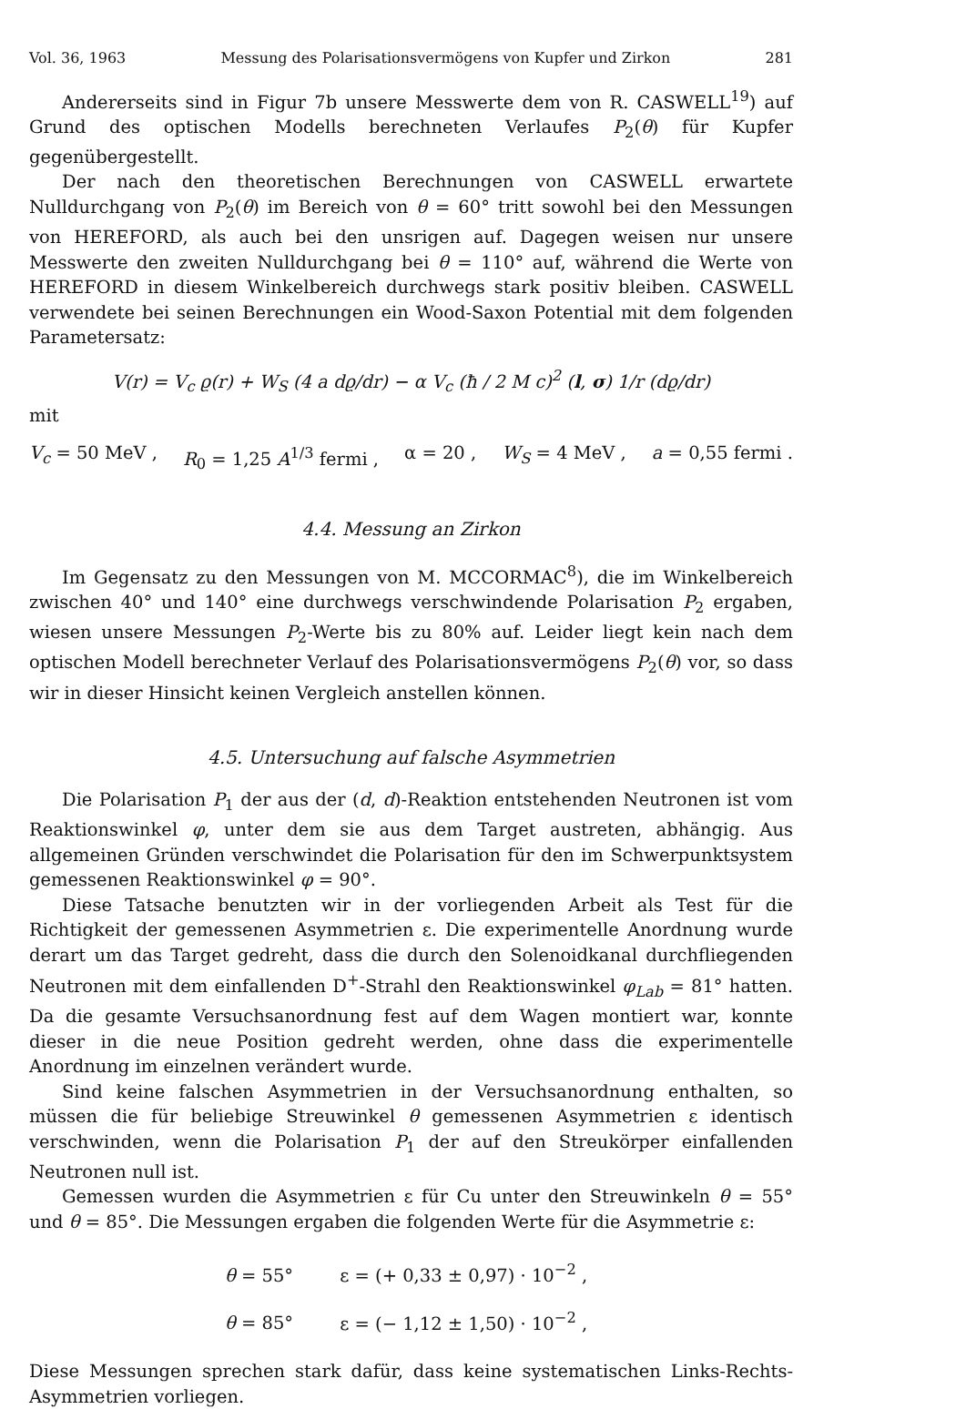Vol. 36, 1963 Messung des Polarisationsvermögens von Kupfer und Zirkon 281
Andererseits sind in Figur 7b unsere Messwerte dem von R. CASWELL<sup>19</sup>) auf Grund des optischen Modells berechneten Verlaufes P<sub>2</sub>(θ) für Kupfer gegenübergestellt.
Der nach den theoretischen Berechnungen von CASWELL erwartete Nulldurchgang von P<sub>2</sub>(θ) im Bereich von θ = 60° tritt sowohl bei den Messungen von HEREFORD, als auch bei den unsrigen auf. Dagegen weisen nur unsere Messwerte den zweiten Nulldurchgang bei θ = 110° auf, während die Werte von HEREFORD in diesem Winkelbereich durchwegs stark positiv bleiben. CASWELL verwendete bei seinen Berechnungen ein Wood-Saxon Potential mit dem folgenden Parametersatz:
V(r) = V<sub>c</sub> ϱ(r) + W<sub>S</sub> (4 a dϱ/dr) − α V<sub>c</sub> (ħ / 2 M c)<sup>2</sup> (l, σ) 1/r (dϱ/dr)
mit
V<sub>c</sub> = 50 MeV , R<sub>0</sub> = 1,25 A<sup>1/3</sup> fermi , α = 20 , W<sub>S</sub> = 4 MeV , a = 0,55 fermi .
4.4. Messung an Zirkon
Im Gegensatz zu den Messungen von M. MCCORMAC<sup>8</sup>), die im Winkelbereich zwischen 40° und 140° eine durchwegs verschwindende Polarisation P<sub>2</sub> ergaben, wiesen unsere Messungen P<sub>2</sub>-Werte bis zu 80% auf. Leider liegt kein nach dem optischen Modell berechneter Verlauf des Polarisationsvermögens P<sub>2</sub>(θ) vor, so dass wir in dieser Hinsicht keinen Vergleich anstellen können.
4.5. Untersuchung auf falsche Asymmetrien
Die Polarisation P<sub>1</sub> der aus der (d, d)-Reaktion entstehenden Neutronen ist vom Reaktionswinkel φ, unter dem sie aus dem Target austreten, abhängig. Aus allgemeinen Gründen verschwindet die Polarisation für den im Schwerpunktsystem gemessenen Reaktionswinkel φ = 90°.
Diese Tatsache benutzten wir in der vorliegenden Arbeit als Test für die Richtigkeit der gemessenen Asymmetrien ε. Die experimentelle Anordnung wurde derart um das Target gedreht, dass die durch den Solenoidkanal durchfliegenden Neutronen mit dem einfallenden D<sup>+</sup>-Strahl den Reaktionswinkel φ<sub>Lab</sub> = 81° hatten. Da die gesamte Versuchsanordnung fest auf dem Wagen montiert war, konnte dieser in die neue Position gedreht werden, ohne dass die experimentelle Anordnung im einzelnen verändert wurde.
Sind keine falschen Asymmetrien in der Versuchsanordnung enthalten, so müssen die für beliebige Streuwinkel θ gemessenen Asymmetrien ε identisch verschwinden, wenn die Polarisation P<sub>1</sub> der auf den Streukörper einfallenden Neutronen null ist.
Gemessen wurden die Asymmetrien ε für Cu unter den Streuwinkeln θ = 55° und θ = 85°. Die Messungen ergaben die folgenden Werte für die Asymmetrie ε:
θ = 55° ε = (+ 0,33 ± 0,97) · 10<sup>−2</sup> ,
θ = 85° ε = (− 1,12 ± 1,50) · 10<sup>−2</sup> ,
Diese Messungen sprechen stark dafür, dass keine systematischen Links-Rechts-Asymmetrien vorliegen.